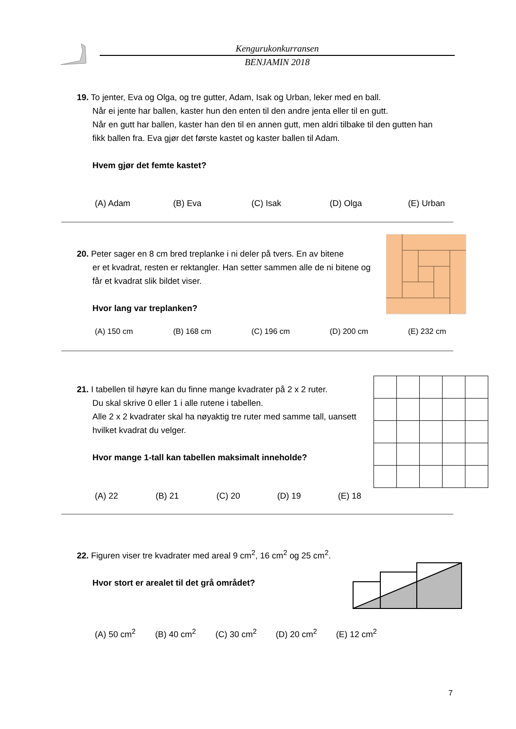Kengurukonkurransen
BENJAMIN 2018
19. To jenter, Eva og Olga, og tre gutter, Adam, Isak og Urban, leker med en ball.
Når ei jente har ballen, kaster hun den enten til den andre jenta eller til en gutt.
Når en gutt har ballen, kaster han den til en annen gutt, men aldri tilbake til den gutten han fikk ballen fra. Eva gjør det første kastet og kaster ballen til Adam.
Hvem gjør det femte kastet?
(A) Adam (B) Eva (C) Isak (D) Olga (E) Urban
20. Peter sager en 8 cm bred treplanke i ni deler på tvers. En av bitene
er et kvadrat, resten er rektangler. Han setter sammen alle de ni bitene og får et kvadrat slik bildet viser.
Hvor lang var treplanken?
(A) 150 cm (B) 168 cm (C) 196 cm (D) 200 cm (E) 232 cm
21. I tabellen til høyre kan du finne mange kvadrater på 2 x 2 ruter.
Du skal skrive 0 eller 1 i alle rutene i tabellen.
Alle 2 x 2 kvadrater skal ha nøyaktig tre ruter med samme tall, uansett hvilket kvadrat du velger.
Hvor mange 1-tall kan tabellen maksimalt inneholde?
(A) 22 (B) 21 (C) 20 (D) 19 (E) 18
22. Figuren viser tre kvadrater med areal 9 cm<sup>2</sup>, 16 cm<sup>2</sup> og 25 cm<sup>2</sup>.
Hvor stort er arealet til det grå området?
(A) 50 cm<sup>2</sup> (B) 40 cm<sup>2</sup> (C) 30 cm<sup>2</sup> (D) 20 cm<sup>2</sup> (E) 12 cm<sup>2</sup>
7